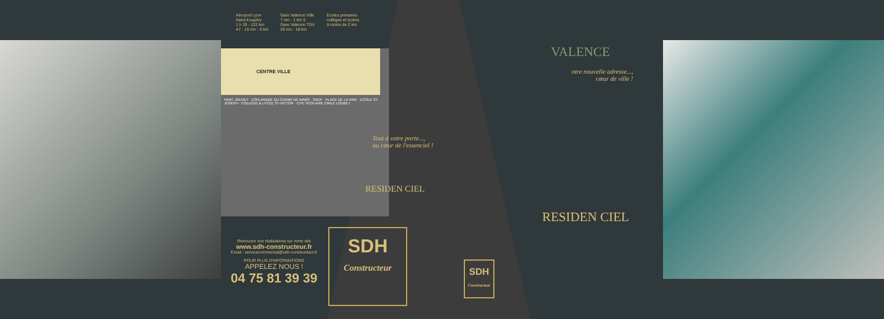Aéroport Lyon
Saint-Exupéry
1 h 20 - 122 km
A7 - 10 mn - 5 km
Gare Valence Ville
7 mn - 1 km 5
Gare Valence TGV
20 mn - 18 km
Ecoles primaires
collèges et lycées
à moins de 2 km
CENTRE VILLE
PARC JOUVET · ESPLANADE DU CHAMP DE MARS · SNCF · PLACE DE LA PAIX · ECOLE ST-JOSEPH · COLLEGE & LYCEE ST-VICTOR · CITE SCOLAIRE EMILE LOUBET
Tout à votre porte...,
au cœur de l'essenciel !
RESIDEN CIEL
Retrouvez nos réalisations sur notre site
www.sdh-constructeur.fr
Email : servicecommercial@sdh-constructeur.fr
POUR PLUS D'INFORMATIONS
APPELEZ NOUS !
04 75 81 39 39
SDH
Constructeur
SDH
Constructeur
VALENCE
otre nouvelle adresse...,
cœur de ville !
RESIDEN CIEL